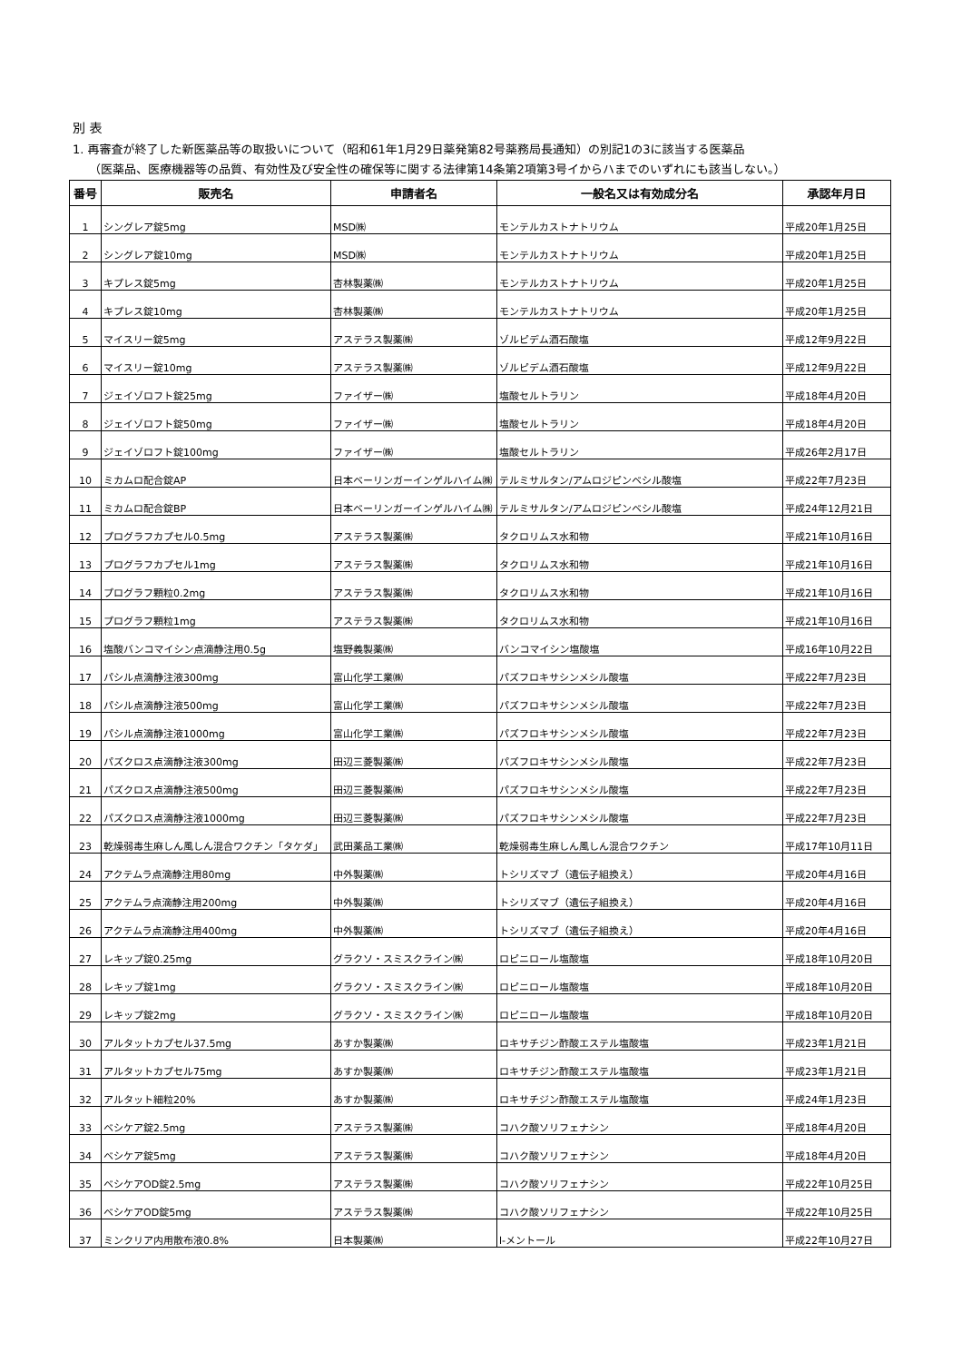別 表
1. 再審査が終了した新医薬品等の取扱いについて（昭和61年1月29日薬発第82号薬務局長通知）の別記1の3に該当する医薬品
（医薬品、医療機器等の品質、有効性及び安全性の確保等に関する法律第14条第2項第3号イからハまでのいずれにも該当しない。）
| 番号 | 販売名 | 申請者名 | 一般名又は有効成分名 | 承認年月日 |
| --- | --- | --- | --- | --- |
| 1 | シングレア錠5mg | MSD㈱ | モンテルカストナトリウム | 平成20年1月25日 |
| 2 | シングレア錠10mg | MSD㈱ | モンテルカストナトリウム | 平成20年1月25日 |
| 3 | キプレス錠5mg | 杏林製薬㈱ | モンテルカストナトリウム | 平成20年1月25日 |
| 4 | キプレス錠10mg | 杏林製薬㈱ | モンテルカストナトリウム | 平成20年1月25日 |
| 5 | マイスリー錠5mg | アステラス製薬㈱ | ゾルピデム酒石酸塩 | 平成12年9月22日 |
| 6 | マイスリー錠10mg | アステラス製薬㈱ | ゾルピデム酒石酸塩 | 平成12年9月22日 |
| 7 | ジェイゾロフト錠25mg | ファイザー㈱ | 塩酸セルトラリン | 平成18年4月20日 |
| 8 | ジェイゾロフト錠50mg | ファイザー㈱ | 塩酸セルトラリン | 平成18年4月20日 |
| 9 | ジェイゾロフト錠100mg | ファイザー㈱ | 塩酸セルトラリン | 平成26年2月17日 |
| 10 | ミカムロ配合錠AP | 日本ベーリンガーインゲルハイム㈱ | テルミサルタン/アムロジピンベシル酸塩 | 平成22年7月23日 |
| 11 | ミカムロ配合錠BP | 日本ベーリンガーインゲルハイム㈱ | テルミサルタン/アムロジピンベシル酸塩 | 平成24年12月21日 |
| 12 | プログラフカプセル0.5mg | アステラス製薬㈱ | タクロリムス水和物 | 平成21年10月16日 |
| 13 | プログラフカプセル1mg | アステラス製薬㈱ | タクロリムス水和物 | 平成21年10月16日 |
| 14 | プログラフ顆粒0.2mg | アステラス製薬㈱ | タクロリムス水和物 | 平成21年10月16日 |
| 15 | プログラフ顆粒1mg | アステラス製薬㈱ | タクロリムス水和物 | 平成21年10月16日 |
| 16 | 塩酸バンコマイシン点滴静注用0.5g | 塩野義製薬㈱ | バンコマイシン塩酸塩 | 平成16年10月22日 |
| 17 | パシル点滴静注液300mg | 富山化学工業㈱ | パズフロキサシンメシル酸塩 | 平成22年7月23日 |
| 18 | パシル点滴静注液500mg | 富山化学工業㈱ | パズフロキサシンメシル酸塩 | 平成22年7月23日 |
| 19 | パシル点滴静注液1000mg | 富山化学工業㈱ | パズフロキサシンメシル酸塩 | 平成22年7月23日 |
| 20 | パズクロス点滴静注液300mg | 田辺三菱製薬㈱ | パズフロキサシンメシル酸塩 | 平成22年7月23日 |
| 21 | パズクロス点滴静注液500mg | 田辺三菱製薬㈱ | パズフロキサシンメシル酸塩 | 平成22年7月23日 |
| 22 | パズクロス点滴静注液1000mg | 田辺三菱製薬㈱ | パズフロキサシンメシル酸塩 | 平成22年7月23日 |
| 23 | 乾燥弱毒生麻しん風しん混合ワクチン「タケダ」 | 武田薬品工業㈱ | 乾燥弱毒生麻しん風しん混合ワクチン | 平成17年10月11日 |
| 24 | アクテムラ点滴静注用80mg | 中外製薬㈱ | トシリズマブ（遺伝子組換え） | 平成20年4月16日 |
| 25 | アクテムラ点滴静注用200mg | 中外製薬㈱ | トシリズマブ（遺伝子組換え） | 平成20年4月16日 |
| 26 | アクテムラ点滴静注用400mg | 中外製薬㈱ | トシリズマブ（遺伝子組換え） | 平成20年4月16日 |
| 27 | レキップ錠0.25mg | グラクソ・スミスクライン㈱ | ロピニロール塩酸塩 | 平成18年10月20日 |
| 28 | レキップ錠1mg | グラクソ・スミスクライン㈱ | ロピニロール塩酸塩 | 平成18年10月20日 |
| 29 | レキップ錠2mg | グラクソ・スミスクライン㈱ | ロピニロール塩酸塩 | 平成18年10月20日 |
| 30 | アルタットカプセル37.5mg | あすか製薬㈱ | ロキサチジン酢酸エステル塩酸塩 | 平成23年1月21日 |
| 31 | アルタットカプセル75mg | あすか製薬㈱ | ロキサチジン酢酸エステル塩酸塩 | 平成23年1月21日 |
| 32 | アルタット細粒20% | あすか製薬㈱ | ロキサチジン酢酸エステル塩酸塩 | 平成24年1月23日 |
| 33 | ベシケア錠2.5mg | アステラス製薬㈱ | コハク酸ソリフェナシン | 平成18年4月20日 |
| 34 | ベシケア錠5mg | アステラス製薬㈱ | コハク酸ソリフェナシン | 平成18年4月20日 |
| 35 | ベシケアOD錠2.5mg | アステラス製薬㈱ | コハク酸ソリフェナシン | 平成22年10月25日 |
| 36 | ベシケアOD錠5mg | アステラス製薬㈱ | コハク酸ソリフェナシン | 平成22年10月25日 |
| 37 | ミンクリア内用散布液0.8% | 日本製薬㈱ | l-メントール | 平成22年10月27日 |